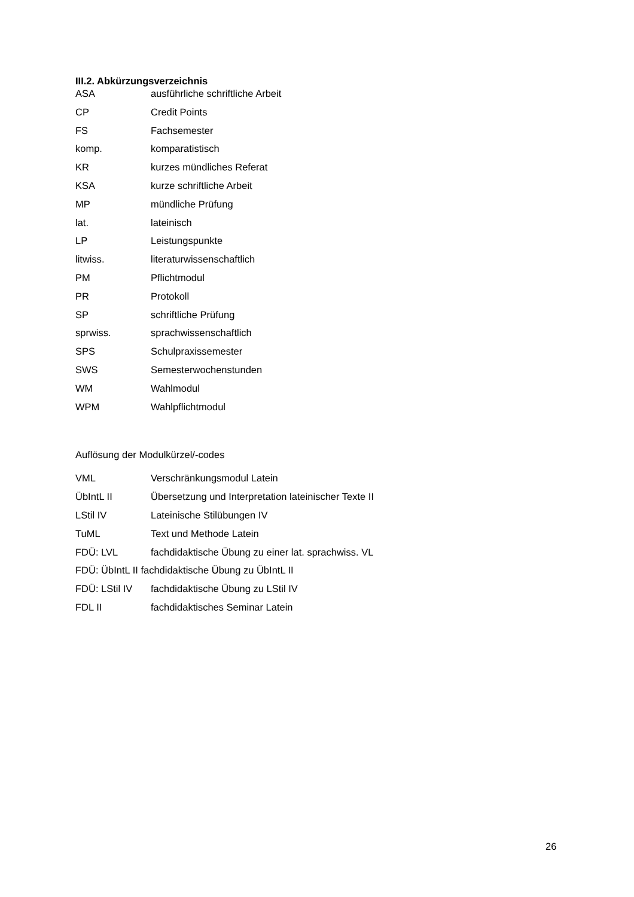III.2. Abkürzungsverzeichnis
ASA ausführliche schriftliche Arbeit
CP Credit Points
FS Fachsemester
komp. komparatistisch
KR kurzes mündliches Referat
KSA kurze schriftliche Arbeit
MP mündliche Prüfung
lat. lateinisch
LP Leistungspunkte
litwiss. literaturwissenschaftlich
PM Pflichtmodul
PR Protokoll
SP schriftliche Prüfung
sprwiss. sprachwissenschaftlich
SPS Schulpraxissemester
SWS Semesterwochenstunden
WM Wahlmodul
WPM Wahlpflichtmodul
Auflösung der Modulkürzel/-codes
VML Verschränkungsmodul Latein
ÜbIntL II Übersetzung und Interpretation lateinischer Texte II
LStil IV Lateinische Stilübungen IV
TuML Text und Methode Latein
FDÜ: LVL fachdidaktische Übung zu einer lat. sprachwiss. VL
FDÜ: ÜbIntL II fachdidaktische Übung zu ÜbIntL II
FDÜ: LStil IV fachdidaktische Übung zu LStil IV
FDL II fachdidaktisches Seminar Latein
26